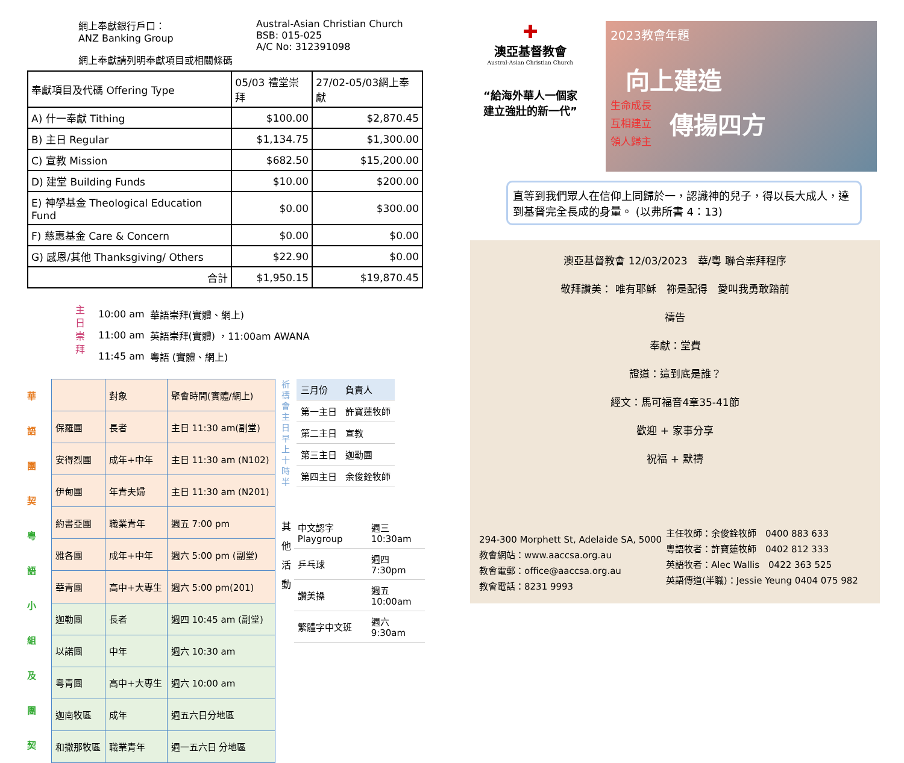網上奉獻銀行戶口：
ANZ Banking Group
Austral-Asian Christian Church
BSB: 015-025
A/C No: 312391098
網上奉獻請列明奉獻項目或相關條碼
| 奉獻項目及代碼 Offering Type | 05/03 禮堂崇拜 | 27/02-05/03網上奉獻 |
| A) 什一奉獻 Tithing | $100.00 | $2,870.45 |
| B) 主日 Regular | $1,134.75 | $1,300.00 |
| C) 宣教 Mission | $682.50 | $15,200.00 |
| D) 建堂 Building Funds | $10.00 | $200.00 |
| E) 神學基金 Theological Education Fund | $0.00 | $300.00 |
| F) 慈惠基金 Care & Concern | $0.00 | $0.00 |
| G) 感恩/其他 Thanksgiving/ Others | $22.90 | $0.00 |
| 合計 | $1,950.15 | $19,870.45 |
主
日
崇
拜
| 10:00 am | 華語崇拜(實體、網上) |
| 11:00 am | 英語崇拜(實體) ，11:00am AWANA |
| 11:45 am | 粵語 (實體、網上) |
華
語
團
契
粵
語
小
組
及
團
契
| | 對象 | 聚會時間(實體/網上) |
| 保羅團 | 長者 | 主日 11:30 am(副堂) |
| 安得烈團 | 成年+中年 | 主日 11:30 am (N102) |
| 伊甸團 | 年青夫婦 | 主日 11:30 am (N201) |
| 約書亞團 | 職業青年 | 週五 7:00 pm |
| 雅各團 | 成年+中年 | 週六 5:00 pm (副堂) |
| 華青團 | 高中+大專生 | 週六 5:00 pm(201) |
| 迦勒團 | 長者 | 週四 10:45 am (副堂) |
| 以諾團 | 中年 | 週六 10:30 am |
| 粵青團 | 高中+大專生 | 週六 10:00 am |
| 迦南牧區 | 成年 | 週五六日分地區 |
| 和撒那牧區 | 職業青年 | 週一五六日 分地區 |
祈禱會主日早上十時半
| 三月份 | 負責人 |
| 第一主日 | 許寶蓮牧師 |
| 第二主日 | 宣教 |
| 第三主日 | 迦勒團 |
| 第四主日 | 余俊銓牧師 |
其
他
活
動
| 中文認字 Playgroup | 週三10:30am |
| 乒乓球 | 週四7:30pm |
| 讚美操 | 週五10:00am |
| 繁體字中文班 | 週六9:30am |
✚
澳亞基督教會
Austral-Asian Christian Church
“給海外華人一個家
建立強壯的新一代”
2023教會年題
向上建造
生命成長
互相建立
領人歸主
傳揚四方
直等到我們眾人在信仰上同歸於一，認識神的兒子，得以長大成人，達到基督完全長成的身量。 (以弗所書 4：13)
澳亞基督教會 12/03/2023　華/粵 聯合崇拜程序
敬拜讚美： 唯有耶穌　祢是配得　愛叫我勇敢踏前
禱告
奉獻：堂費
證道：這到底是誰？
經文：馬可福音4章35-41節
歡迎 + 家事分享
祝福 + 默禱
294-300 Morphett St, Adelaide SA, 5000
教會網站：www.aaccsa.org.au
教會電郵：office@aaccsa.org.au
教會電話：8231 9993
主任牧師：余俊銓牧師　0400 883 633
粵語牧者：許寶蓮牧師　0402 812 333
英語牧者：Alec Wallis　0422 363 525
英語傳道(半職)：Jessie Yeung 0404 075 982